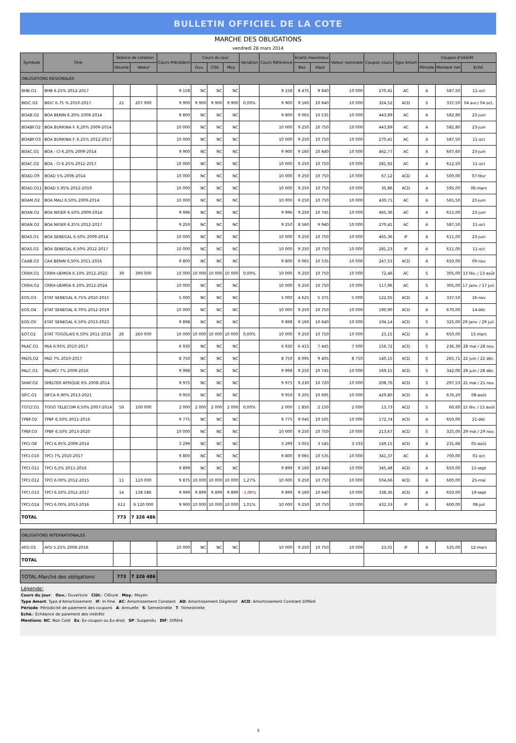BULLETIN OFFICIEL DE LA COTE
MARCHE DES OBLIGATIONS
vendredi 28 mars 2014
| Symbole | Titre | Séance de cotation | | Cours Précédent | Cours du jour | | | Variation | Cours Réference | Ecarts maximaux | | Valeur nominale | Coupon couru | Type Amort | Coupon d'intérêt | | |
| --- | --- | --- | --- | --- | --- | --- | --- | --- | --- | --- | --- | --- | --- | --- | --- | --- | --- |
| | | Volume | Valeur | | Ouv. | Clôt. | Moy. | | | Bas | Haut | | | | Période | Montant net | Eché. |
| OBLIGATIONS REGIONALES | | | | | | | | | | | | | | | | | |
| BHB.O1 | BHB 6.25% 2012-2017 | | | 9 158 | NC | NC | NC | | 9 158 | 8 475 | 9 840 | 10 000 | 270,41 | AC | A | 587,50 | 11-oct |
| BIDC.O2 | BIDC 6.75 % 2010-2017 | 21 | 207 900 | 9 900 | 9 900 | 9 900 | 9 900 | 0,00% | 9 900 | 9 160 | 10 640 | 10 000 | 324,52 | ACD | S | 337,50 | 04 avr./ 04 oct. |
| BOAB.O2 | BOA BENIN 6.20% 2009-2014 | | | 9 800 | NC | NC | NC | | 9 800 | 9 065 | 10 535 | 10 000 | 443,89 | AC | A | 582,80 | 23-juin |
| BOABF.O2 | BOA BURKINA F. 6,20% 2009-2014 | | | 10 000 | NC | NC | NC | | 10 000 | 9 250 | 10 750 | 10 000 | 443,89 | AC | A | 582,80 | 23-juin |
| BOABF.O3 | BOA BURKINA F. 6.25% 2012-2017 | | | 10 000 | NC | NC | NC | | 10 000 | 9 250 | 10 750 | 10 000 | 270,41 | AC | A | 587,50 | 11-oct |
| BOAC.O1 | BOA - CI 6.20% 2009-2014 | | | 9 900 | NC | NC | NC | | 9 900 | 9 160 | 10 640 | 10 000 | 462,77 | AC | A | 607,60 | 23-juin |
| BOAC.O2 | BOA - CI 6.25% 2012-2017 | | | 10 000 | NC | NC | NC | | 10 000 | 9 250 | 10 750 | 10 000 | 281,92 | AC | A | 612,50 | 11-oct |
| BOAD.O9 | BOAD 5% 2006-2014 | | | 10 000 | NC | NC | NC | | 10 000 | 9 250 | 10 750 | 10 000 | 67,12 | ACD | A | 500,00 | 07-févr |
| BOAD.O11 | BOAD 5.95% 2012-2019 | | | 10 000 | NC | NC | NC | | 10 000 | 9 250 | 10 750 | 10 000 | 35,86 | ACD | A | 595,00 | 06-mars |
| BOAM.O2 | BOA MALI 6.50% 2009-2014 | | | 10 000 | NC | NC | NC | | 10 000 | 9 250 | 10 750 | 10 000 | 430,71 | AC | A | 565,50 | 23-juin |
| BOAN.O1 | BOA NIGER 6.50% 2009-2014 | | | 9 996 | NC | NC | NC | | 9 996 | 9 250 | 10 745 | 10 000 | 465,36 | AC | A | 611,00 | 23-juin |
| BOAN.O2 | BOA NIGER 6.25% 2012-2017 | | | 9 250 | NC | NC | NC | | 9 250 | 8 560 | 9 940 | 10 000 | 270,41 | AC | A | 587,50 | 11-oct |
| BOAS.O1 | BOA SENEGAL 6.50% 2009-2014 | | | 10 000 | NC | NC | NC | | 10 000 | 9 250 | 10 750 | 10 000 | 465,36 | IF | A | 611,00 | 23-juin |
| BOAS.O2 | BOA SENEGAL 6.50% 2012-2017 | | | 10 000 | NC | NC | NC | | 10 000 | 9 250 | 10 750 | 10 000 | 281,23 | IF | A | 611,00 | 11-oct |
| CAAB.O3 | CAA BENIN 6,50% 2011-2016 | | | 9 800 | NC | NC | NC | | 9 800 | 9 065 | 10 535 | 10 000 | 247,53 | ACD | A | 650,00 | 09-nov |
| CRRH.O1 | CRRH-UEMOA 6.10% 2012-2022 | 39 | 390 000 | 10 000 | 10 000 | 10 000 | 10 000 | 0,00% | 10 000 | 9 250 | 10 750 | 10 000 | 72,46 | AC | S | 305,00 | 13 fév. / 13 août |
| CRRH.O2 | CRRH-UEMOA 6.10% 2012-2024 | | | 10 000 | NC | NC | NC | | 10 000 | 9 250 | 10 750 | 10 000 | 117,96 | AC | S | 305,00 | 17 janv. / 17 juil. |
| EOS.O3 | ETAT SENEGAL 6.75% 2010-2015 | | | 5 000 | NC | NC | NC | | 5 000 | 4 625 | 5 375 | 5 000 | 122,05 | ACD | A | 337,50 | 16-nov |
| EOS.O4 | ETAT SENEGAL 6.70% 2012-2019 | | | 10 000 | NC | NC | NC | | 10 000 | 9 250 | 10 750 | 10 000 | 190,90 | ACD | A | 670,00 | 14-déc |
| EOS.O5 | ETAT SENEGAL 6.50% 2013-2023 | | | 9 898 | NC | NC | NC | | 9 898 | 9 160 | 10 640 | 10 000 | 104,14 | ACD | S | 325,00 | 29 janv. / 29 juil. |
| EOT.O2 | ETAT TOGOLAIS 6.50% 2011-2016 | 26 | 260 000 | 10 000 | 10 000 | 10 000 | 10 000 | 0,00% | 10 000 | 9 250 | 10 750 | 10 000 | 23,15 | ACD | A | 650,00 | 15-mars |
| PAAC.O1 | PAA 6.95% 2010-2017 | | | 6 930 | NC | NC | NC | | 6 930 | 6 415 | 7 445 | 7 000 | 156,72 | ACD | S | 236,39 | 28 mai / 28 nov. |
| PADS.O2 | PAD 7% 2010-2017 | | | 8 750 | NC | NC | NC | | 8 750 | 8 095 | 9 405 | 8 750 | 140,15 | ACD | S | 265,71 | 22 juin / 22 déc. |
| PALC.O1 | PALMCI 7% 2009-2016 | | | 9 998 | NC | NC | NC | | 9 998 | 9 250 | 10 745 | 10 000 | 169,15 | ACD | S | 342,06 | 28 juin / 28 déc. |
| SHAF.O2 | SHELTER AFRIQUE 6% 2008-2014 | | | 9 975 | NC | NC | NC | | 9 975 | 9 230 | 10 720 | 10 000 | 208,76 | ACD | S | 297,53 | 21 mai / 21 nov. |
| SIFC.O1 | SIFCA 6.90% 2013-2021 | | | 9 950 | NC | NC | NC | | 9 950 | 9 205 | 10 695 | 10 000 | 429,80 | ACD | A | 676,20 | 08-août |
| TGTLT.O1 | TOGO TELECOM 6.50% 2007-2014 | 50 | 100 000 | 2 000 | 2 000 | 2 000 | 2 000 | 0,00% | 2 000 | 1 850 | 2 150 | 2 000 | 13,73 | ACD | S | 60,60 | 15 fév. / 15 août |
| TPBF.O2 | TPBF 6,50% 2011-2016 | | | 9 775 | NC | NC | NC | | 9 775 | 9 045 | 10 505 | 10 000 | 172,74 | ACD | A | 650,00 | 21-déc |
| TPBF.O3 | TPBF 6,50% 2013-2020 | | | 10 000 | NC | NC | NC | | 10 000 | 9 250 | 10 750 | 10 000 | 213,67 | ACD | S | 325,00 | 29 mai / 29 nov. |
| TPCI.O8 | TPCI 6.95% 2009-2014 | | | 3 299 | NC | NC | NC | | 3 299 | 3 055 | 3 545 | 3 333 | 149,15 | ACD | A | 231,66 | 05-août |
| TPCI.O10 | TPCI 7% 2010-2017 | | | 9 800 | NC | NC | NC | | 9 800 | 9 065 | 10 535 | 10 000 | 341,37 | AC | A | 700,00 | 01-oct |
| TPCI.O11 | TPCI 6,5% 2011-2016 | | | 9 899 | NC | NC | NC | | 9 899 | 9 160 | 10 640 | 10 000 | 345,48 | ACD | A | 650,00 | 15-sept |
| TPCI.O12 | TPCI 6.00% 2012-2015 | 11 | 110 000 | 9 875 | 10 000 | 10 000 | 10 000 | 1,27% | 10 000 | 9 250 | 10 750 | 10 000 | 504,66 | ACD | A | 600,00 | 25-mai |
| TPCI.O13 | TPCI 6.50% 2012-2017 | 14 | 138 586 | 9 999 | 9 899 | 9 899 | 9 899 | -1,00% | 9 899 | 9 160 | 10 640 | 10 000 | 338,36 | ACD | A | 650,00 | 19-sept |
| TPCI.O14 | TPCI 6.00% 2013-2016 | 612 | 6 120 000 | 9 900 | 10 000 | 10 000 | 10 000 | 1,01% | 10 000 | 9 250 | 10 750 | 10 000 | 432,33 | IF | A | 600,00 | 08-juil |
| TOTAL | | 773 | 7 326 486 | | | | | | | | | | | | | | |
| OBLIGATIONS INTERNATIONALES | | | | | | | | | | | | | | | | | |
| AFD.O1 | AFD 5.25% 2008-2016 | | | 10 000 | NC | NC | NC | | 10 000 | 9 250 | 10 750 | 10 000 | 23,01 | IF | A | 525,00 | 12-mars |
| TOTAL | | | | | | | | | | | | | | | | | |
| TOTAL-Marché des obligations | | 773 | 7 326 486 | | | | | | | | | | | | | | |
Légende:
Cours du jour: Ouv.: Ouverture Clôt.: Clôture Moy.: Moyen
Type Amort: Type d'Amortissement IF: In Fine AC: Amortissement Constant AD: Amortissement Dégressif ACD: Amortissement Constant Différé
Période: Périodicité de paiement des coupons A: Annuelle S: Semestrielle T: Trimestrielle
Eché.: Échéance de paiement des intérêts
Mentions: NC: Non Coté Ex: Ex-coupon ou Ex-droit SP: Suspendu DIF: Différé
3